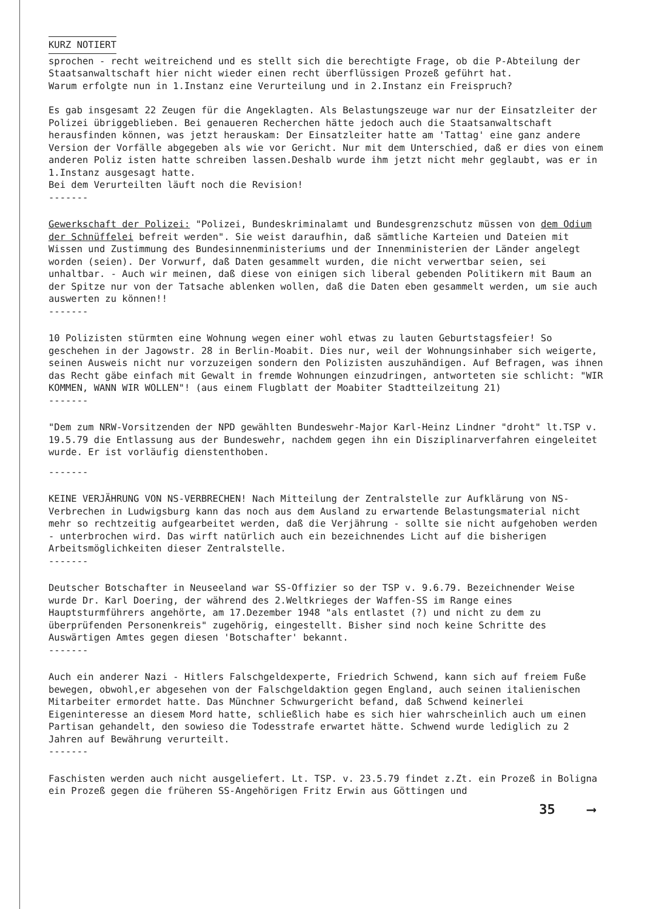KURZ NOTIERT
sprochen - recht weitreichend und es stellt sich die berechtigte Frage, ob die P-Abteilung der Staatsanwaltschaft hier nicht wieder einen recht überflüssigen Prozeß geführt hat.
Warum erfolgte nun in 1.Instanz eine Verurteilung und in 2.Instanz ein Freispruch?
Es gab insgesamt 22 Zeugen für die Angeklagten. Als Belastungszeuge war nur der Einsatzleiter der Polizei übriggeblieben. Bei genaueren Recherchen hätte jedoch auch die Staatsanwaltschaft herausfinden können, was jetzt herauskam: Der Einsatzleiter hatte am 'Tattag' eine ganz andere Version der Vorfälle abgegeben als wie vor Gericht. Nur mit dem Unterschied, daß er dies von einem anderen Poliz isten hatte schreiben lassen.Deshalb wurde ihm jetzt nicht mehr geglaubt, was er in 1.Instanz ausgesagt hatte.
Bei dem Verurteilten läuft noch die Revision!
-------
Gewerkschaft der Polizei: "Polizei, Bundeskriminalamt und Bundesgrenzschutz müssen von dem Odium der Schnüffelei befreit werden". Sie weist daraufhin, daß sämtliche Karteien und Dateien mit Wissen und Zustimmung des Bundesinnenministeriums und der Innenministerien der Länder angelegt worden (seien). Der Vorwurf, daß Daten gesammelt wurden, die nicht verwertbar seien, sei unhaltbar. - Auch wir meinen, daß diese von einigen sich liberal gebenden Politikern mit Baum an der Spitze nur von der Tatsache ablenken wollen, daß die Daten eben gesammelt werden, um sie auch auswerten zu können!!
-------
10 Polizisten stürmten eine Wohnung wegen einer wohl etwas zu lauten Geburtstagsfeier! So geschehen in der Jagowstr. 28 in Berlin-Moabit. Dies nur, weil der Wohnungsinhaber sich weigerte, seinen Ausweis nicht nur vorzuzeigen sondern den Polizisten auszuhändigen. Auf Befragen, was ihnen das Recht gäbe einfach mit Gewalt in fremde Wohnungen einzudringen, antworteten sie schlicht: "WIR KOMMEN, WANN WIR WOLLEN"! (aus einem Flugblatt der Moabiter Stadtteilzeitung 21)
-------
"Dem zum NRW-Vorsitzenden der NPD gewählten Bundeswehr-Major Karl-Heinz Lindner "droht" lt.TSP v. 19.5.79 die Entlassung aus der Bundeswehr, nachdem gegen ihn ein Disziplinarverfahren eingeleitet wurde. Er ist vorläufig dienstenthoben.
-------
KEINE VERJÄHRUNG VON NS-VERBRECHEN! Nach Mitteilung der Zentralstelle zur Aufklärung von NS-Verbrechen in Ludwigsburg kann das noch aus dem Ausland zu erwartende Belastungsmaterial nicht mehr so rechtzeitig aufgearbeitet werden, daß die Verjährung - sollte sie nicht aufgehoben werden - unterbrochen wird. Das wirft natürlich auch ein bezeichnendes Licht auf die bisherigen Arbeitsmöglichkeiten dieser Zentralstelle.
-------
Deutscher Botschafter in Neuseeland war SS-Offizier so der TSP v. 9.6.79. Bezeichnender Weise wurde Dr. Karl Doering, der während des 2.Weltkrieges der Waffen-SS im Range eines Hauptsturmführers angehörte, am 17.Dezember 1948 "als entlastet (?) und nicht zu dem zu überprüfenden Personenkreis" zugehörig, eingestellt. Bisher sind noch keine Schritte des Auswärtigen Amtes gegen diesen 'Botschafter' bekannt.
-------
Auch ein anderer Nazi - Hitlers Falschgeldexperte, Friedrich Schwend, kann sich auf freiem Fuße bewegen, obwohl,er abgesehen von der Falschgeldaktion gegen England, auch seinen italienischen Mitarbeiter ermordet hatte. Das Münchner Schwurgericht befand, daß Schwend keinerlei Eigeninteresse an diesem Mord hatte, schließlich habe es sich hier wahrscheinlich auch um einen Partisan gehandelt, den sowieso die Todesstrafe erwartet hätte. Schwend wurde lediglich zu 2 Jahren auf Bewährung verurteilt.
-------
Faschisten werden auch nicht ausgeliefert. Lt. TSP. v. 23.5.79 findet z.Zt. ein Prozeß in Boligna ein Prozeß gegen die früheren SS-Angehörigen Fritz Erwin aus Göttingen und
35 ⟶